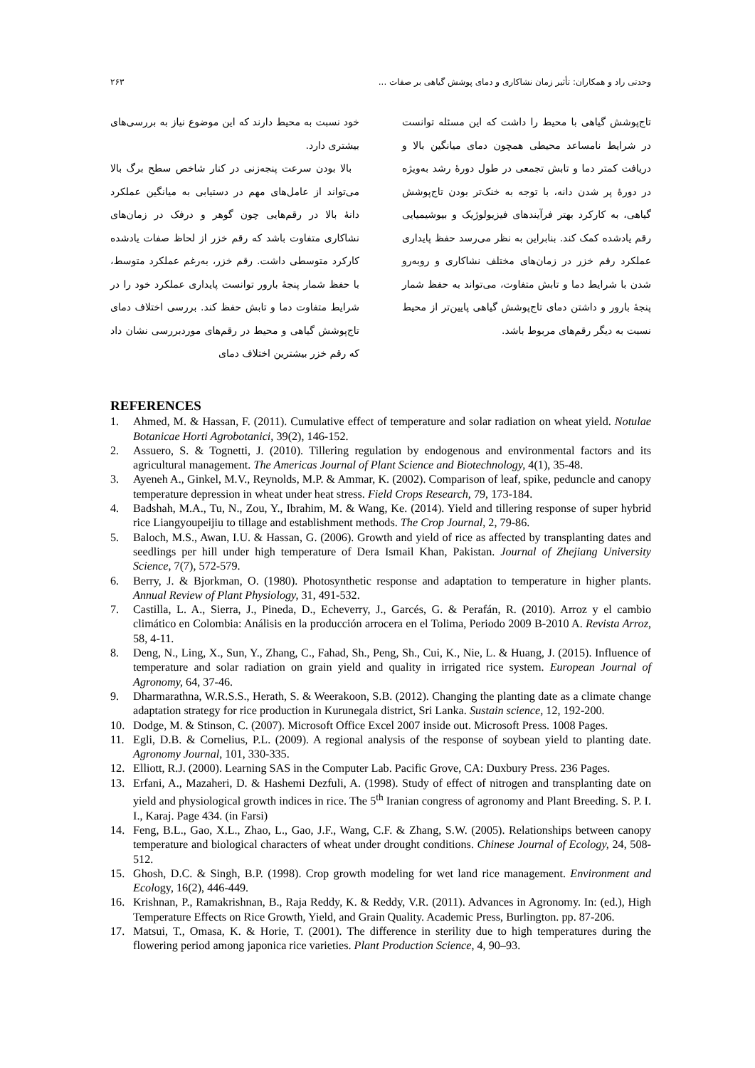وحدتی راد و همکاران: تأثیر زمان نشاکاری و دمای پوشش گیاهی بر صفات ... ۲۶۳
خود نسبت به محیط دارند که این موضوع نیاز به بررسی‌های بیشتری دارد.
بالا بودن سرعت پنجه‌زنی در کنار شاخص سطح برگ بالا می‌تواند از عامل‌های مهم در دستیابی به میانگین عملکرد دانهٔ بالا در رقم‌هایی چون گوهر و درفک در زمان‌های نشاکاری متفاوت باشد که رقم خزر از لحاظ صفات یادشده کارکرد متوسطی داشت. رقم خزر، به‌رغم عملکرد متوسط، با حفظ شمار پنجهٔ بارور توانست پایداری عملکرد خود را در شرایط متفاوت دما و تابش حفظ کند. بررسی اختلاف دمای تاج‌پوشش گیاهی و محیط در رقم‌های موردبررسی نشان داد که رقم خزر بیشترین اختلاف دمای
تاج‌پوشش گیاهی با محیط را داشت که این مسئله توانست در شرایط نامساعد محیطی همچون دمای میانگین بالا و دریافت کمتر دما و تابش تجمعی در طول دورهٔ رشد به‌ویژه در دورهٔ پر شدن دانه، با توجه به خنک‌تر بودن تاج‌پوشش گیاهی، به کارکرد بهتر فرآیندهای فیزیولوژیک و بیوشیمیایی رقم یادشده کمک کند. بنابراین به نظر می‌رسد حفظ پایداری عملکرد رقم خزر در زمان‌های مختلف نشاکاری و روبه‌رو شدن با شرایط دما و تابش متفاوت، می‌تواند به حفظ شمار پنجهٔ بارور و داشتن دمای تاج‌پوشش گیاهی پایین‌تر از محیط نسبت به دیگر رقم‌های مربوط باشد.
REFERENCES
1. Ahmed, M. & Hassan, F. (2011). Cumulative effect of temperature and solar radiation on wheat yield. Notulae Botanicae Horti Agrobotanici, 39(2), 146-152.
2. Assuero, S. & Tognetti, J. (2010). Tillering regulation by endogenous and environmental factors and its agricultural management. The Americas Journal of Plant Science and Biotechnology, 4(1), 35-48.
3. Ayeneh A., Ginkel, M.V., Reynolds, M.P. & Ammar, K. (2002). Comparison of leaf, spike, peduncle and canopy temperature depression in wheat under heat stress. Field Crops Research, 79, 173-184.
4. Badshah, M.A., Tu, N., Zou, Y., Ibrahim, M. & Wang, Ke. (2014). Yield and tillering response of super hybrid rice Liangyoupeijiu to tillage and establishment methods. The Crop Journal, 2, 79-86.
5. Baloch, M.S., Awan, I.U. & Hassan, G. (2006). Growth and yield of rice as affected by transplanting dates and seedlings per hill under high temperature of Dera Ismail Khan, Pakistan. Journal of Zhejiang University Science, 7(7), 572-579.
6. Berry, J. & Bjorkman, O. (1980). Photosynthetic response and adaptation to temperature in higher plants. Annual Review of Plant Physiology, 31, 491-532.
7. Castilla, L. A., Sierra, J., Pineda, D., Echeverry, J., Garcés, G. & Perafán, R. (2010). Arroz y el cambio climático en Colombia: Análisis en la producción arrocera en el Tolima, Periodo 2009 B-2010 A. Revista Arroz, 58, 4-11.
8. Deng, N., Ling, X., Sun, Y., Zhang, C., Fahad, Sh., Peng, Sh., Cui, K., Nie, L. & Huang, J. (2015). Influence of temperature and solar radiation on grain yield and quality in irrigated rice system. European Journal of Agronomy, 64, 37-46.
9. Dharmarathna, W.R.S.S., Herath, S. & Weerakoon, S.B. (2012). Changing the planting date as a climate change adaptation strategy for rice production in Kurunegala district, Sri Lanka. Sustain science, 12, 192-200.
10. Dodge, M. & Stinson, C. (2007). Microsoft Office Excel 2007 inside out. Microsoft Press. 1008 Pages.
11. Egli, D.B. & Cornelius, P.L. (2009). A regional analysis of the response of soybean yield to planting date. Agronomy Journal, 101, 330-335.
12. Elliott, R.J. (2000). Learning SAS in the Computer Lab. Pacific Grove, CA: Duxbury Press. 236 Pages.
13. Erfani, A., Mazaheri, D. & Hashemi Dezfuli, A. (1998). Study of effect of nitrogen and transplanting date on yield and physiological growth indices in rice. The 5<sup>th</sup> Iranian congress of agronomy and Plant Breeding. S. P. I. I., Karaj. Page 434. (in Farsi)
14. Feng, B.L., Gao, X.L., Zhao, L., Gao, J.F., Wang, C.F. & Zhang, S.W. (2005). Relationships between canopy temperature and biological characters of wheat under drought conditions. Chinese Journal of Ecology, 24, 508-512.
15. Ghosh, D.C. & Singh, B.P. (1998). Crop growth modeling for wet land rice management. Environment and Ecology, 16(2), 446-449.
16. Krishnan, P., Ramakrishnan, B., Raja Reddy, K. & Reddy, V.R. (2011). Advances in Agronomy. In: (ed.), High Temperature Effects on Rice Growth, Yield, and Grain Quality. Academic Press, Burlington. pp. 87-206.
17. Matsui, T., Omasa, K. & Horie, T. (2001). The difference in sterility due to high temperatures during the flowering period among japonica rice varieties. Plant Production Science, 4, 90–93.